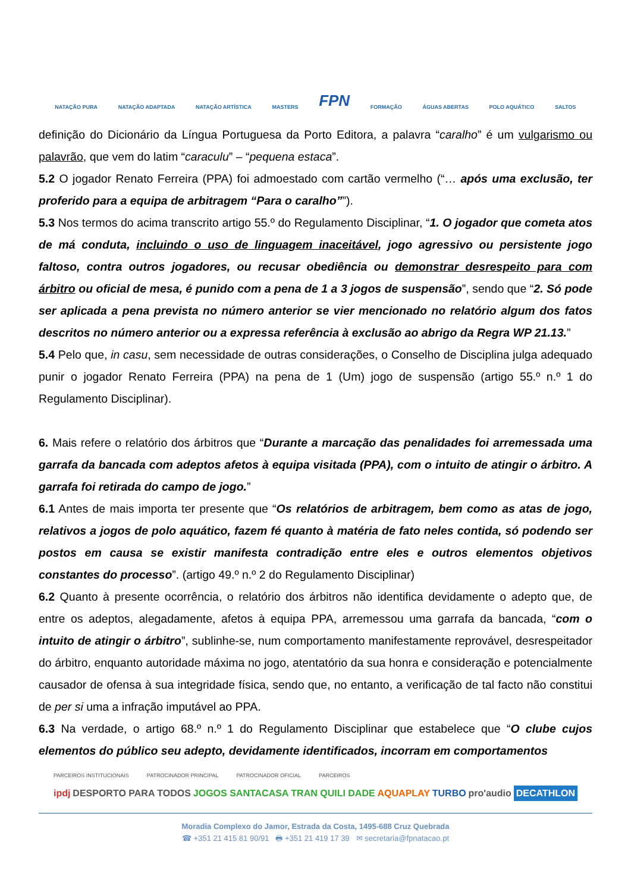NATAÇÃO PURA NATAÇÃO ADAPTADA NATAÇÃO ARTÍSTICA MASTERS FPN FORMAÇÃO ÁGUAS ABERTAS POLO AQUÁTICO SALTOS
definição do Dicionário da Língua Portuguesa da Porto Editora, a palavra “caralho” é um vulgarismo ou palavrão, que vem do latim “caraculu” – “pequena estaca”.
5.2 O jogador Renato Ferreira (PPA) foi admoestado com cartão vermelho (“… após uma exclusão, ter proferido para a equipa de arbitragem “Para o caralho””).
5.3 Nos termos do acima transcrito artigo 55.º do Regulamento Disciplinar, “1. O jogador que cometa atos de má conduta, incluindo o uso de linguagem inaceitável, jogo agressivo ou persistente jogo faltoso, contra outros jogadores, ou recusar obediência ou demonstrar desrespeito para com árbitro ou oficial de mesa, é punido com a pena de 1 a 3 jogos de suspensão”, sendo que “2. Só pode ser aplicada a pena prevista no número anterior se vier mencionado no relatório algum dos fatos descritos no número anterior ou a expressa referência à exclusão ao abrigo da Regra WP 21.13.”
5.4 Pelo que, in casu, sem necessidade de outras considerações, o Conselho de Disciplina julga adequado punir o jogador Renato Ferreira (PPA) na pena de 1 (Um) jogo de suspensão (artigo 55.º n.º 1 do Regulamento Disciplinar).
6. Mais refere o relatório dos árbitros que “Durante a marcação das penalidades foi arremessada uma garrafa da bancada com adeptos afetos à equipa visitada (PPA), com o intuito de atingir o árbitro. A garrafa foi retirada do campo de jogo.”
6.1 Antes de mais importa ter presente que “Os relatórios de arbitragem, bem como as atas de jogo, relativos a jogos de polo aquático, fazem fé quanto à matéria de fato neles contida, só podendo ser postos em causa se existir manifesta contradição entre eles e outros elementos objetivos constantes do processo”. (artigo 49.º n.º 2 do Regulamento Disciplinar)
6.2 Quanto à presente ocorrência, o relatório dos árbitros não identifica devidamente o adepto que, de entre os adeptos, alegadamente, afetos à equipa PPA, arremessou uma garrafa da bancada, “com o intuito de atingir o árbitro”, sublinhe-se, num comportamento manifestamente reprovável, desrespeitador do árbitro, enquanto autoridade máxima no jogo, atentatório da sua honra e consideração e potencialmente causador de ofensa à sua integridade física, sendo que, no entanto, a verificação de tal facto não constitui de per si uma a infração imputável ao PPA.
6.3 Na verdade, o artigo 68.º n.º 1 do Regulamento Disciplinar que estabelece que “O clube cujos elementos do público seu adepto, devidamente identificados, incorram em comportamentos
PARCEIROS INSTITUCIONAIS PATROCINADOR PRINCIPAL PATROCINADOR OFICIAL PARCEIROS
ipdj DESPORTO PARA TODOS JOGOS SANTACASA TRAN QUILI DADE AQUAPLAY TURBO pro'audio DECATHLON
Moradia Complexo do Jamor, Estrada da Costa, 1495-688 Cruz Quebrada
☎ +351 21 415 81 90/91 🖶 +351 21 419 17 39 ✉ secretaria@fpnatacao.pt